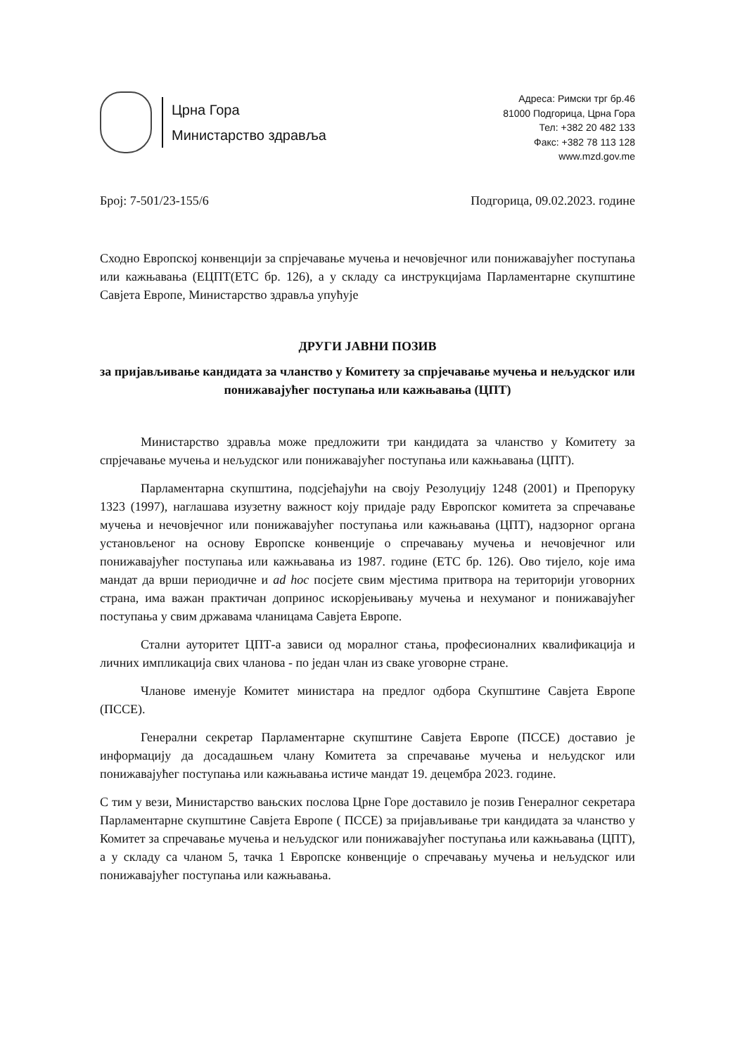Црна Гора
Министарство здравља
Адреса: Римски трг бр.46
81000 Подгорица, Црна Гора
Тел: +382 20 482 133
Факс: +382 78 113 128
www.mzd.gov.me
Број: 7-501/23-155/6 Подгорица, 09.02.2023. године
Сходно Европској конвенцији за спрјечавање мучења и нечовјечног или понижавајућег поступања или кажњавања (ЕЦПТ(ЕТС бр. 126), а у складу са инструкцијама Парламентарне скупштине Савјета Европе, Министарство здравља упућује
ДРУГИ ЈАВНИ ПОЗИВ
за пријављивање кандидата за чланство у Комитету за спрјечавање мучења и нељудског или понижавајућег поступања или кажњавања (ЦПТ)
Министарство здравља може предложити три кандидата за чланство у Комитету за спрјечавање мучења и нељудског или понижавајућег поступања или кажњавања (ЦПТ).
Парламентарна скупштина, подсјећајући на своју Резолуцију 1248 (2001) и Препоруку 1323 (1997), наглашава изузетну важност коју придаје раду Европског комитета за спречавање мучења и нечовјечног или понижавајућег поступања или кажњавања (ЦПТ), надзорног органа установљеног на основу Европске конвенције о спречавању мучења и нечовјечног или понижавајућег поступања или кажњавања из 1987. године (ЕТС бр. 126). Ово тијело, које има мандат да врши периодичне и ad hoc посјете свим мјестима притвора на територији уговорних страна, има важан практичан допринос искорјењивању мучења и нехуманог и понижавајућег поступања у свим државама чланицама Савјета Европе.
Стални ауторитет ЦПТ-а зависи од моралног стања, професионалних квалификација и личних импликација свих чланова - по један члан из сваке уговорне стране.
Чланове именује Комитет министара на предлог одбора Скупштине Савјета Европе (ПССЕ).
Генерални секретар Парламентарне скупштине Савјета Европе (ПССЕ) доставио је информацију да досадашњем члану Комитета за спречавање мучења и нељудског или понижавајућег поступања или кажњавања истиче мандат 19. децембра 2023. године.
С тим у вези, Министарство вањских послова Црне Горе доставило је позив Генералног секретара Парламентарне скупштине Савјета Европе ( ПССЕ) за пријављивање три кандидата за чланство у Комитет за спречавање мучења и нељудског или понижавајућег поступања или кажњавања (ЦПТ), а у складу са чланом 5, тачка 1 Европске конвенције о спречавању мучења и нељудског или понижавајућег поступања или кажњавања.